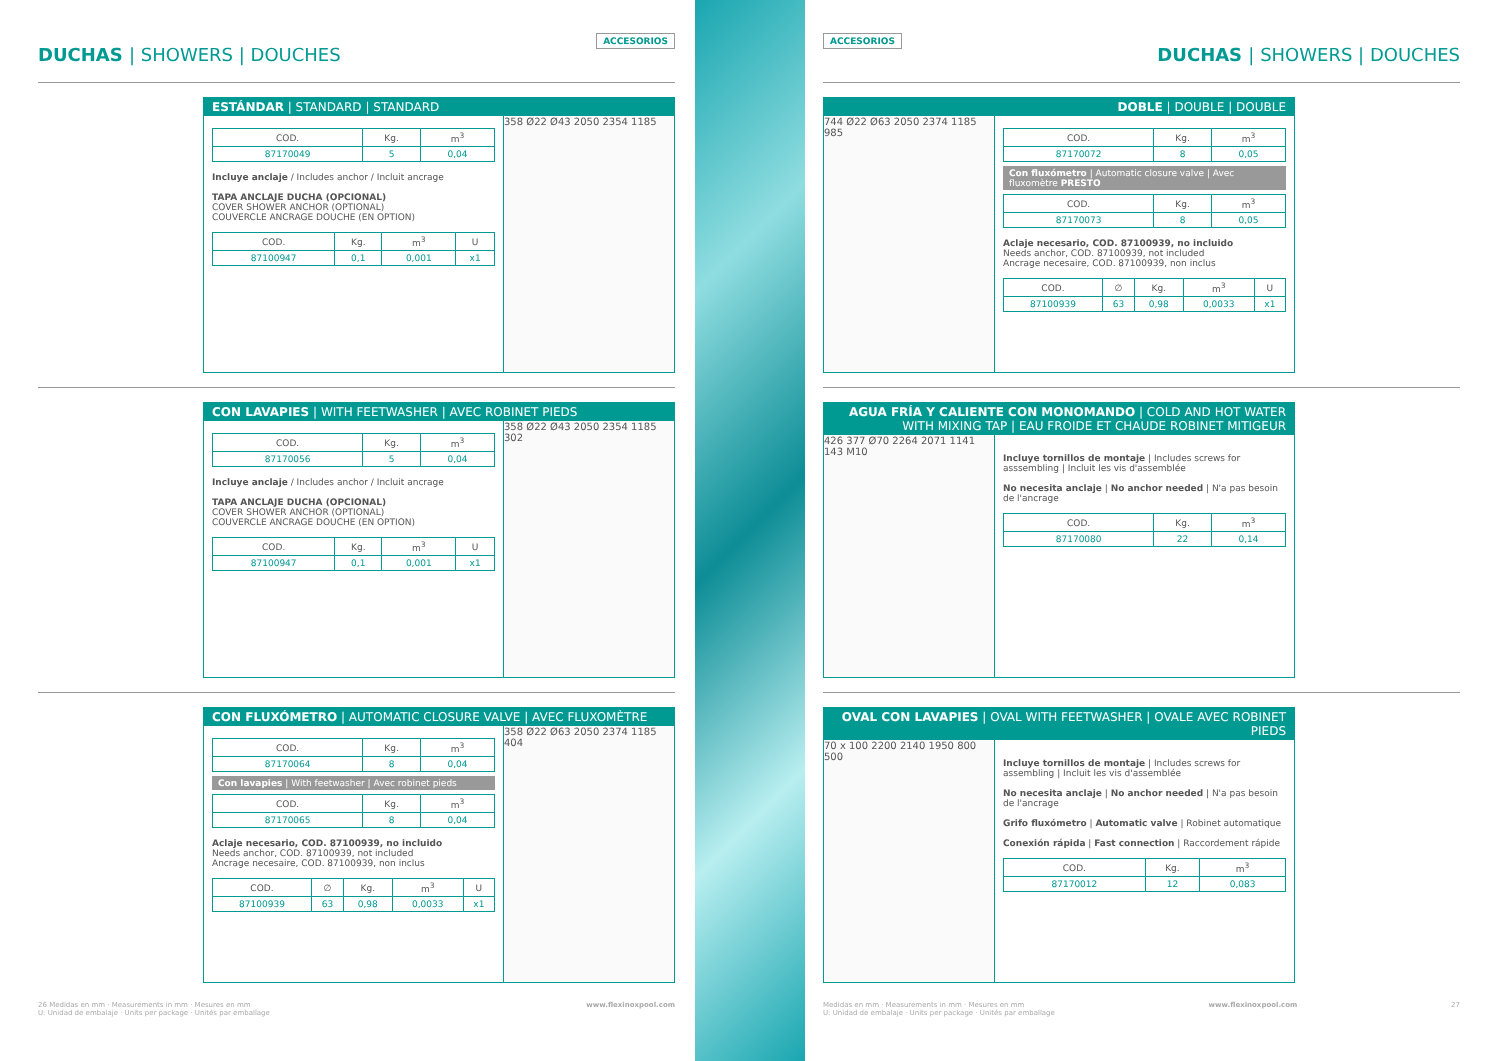DUCHAS | SHOWERS | DOUCHES
ACCESORIOS
ESTÁNDAR | STANDARD | STANDARD
| COD. | Kg. | m<sup>3</sup> |
| --- | --- | --- |
| 87170049 | 5 | 0,04 |
Incluye anclaje / Includes anchor / Incluit ancrage
TAPA ANCLAJE DUCHA (OPCIONAL)
COVER SHOWER ANCHOR (OPTIONAL)
COUVERCLE ANCRAGE DOUCHE (EN OPTION)
| COD. | Kg. | m<sup>3</sup> | U |
| --- | --- | --- | --- |
| 87100947 | 0,1 | 0,001 | x1 |
358 Ø22 Ø43 2050 2354 1185
CON LAVAPIES | WITH FEETWASHER | AVEC ROBINET PIEDS
| COD. | Kg. | m<sup>3</sup> |
| --- | --- | --- |
| 87170056 | 5 | 0,04 |
Incluye anclaje / Includes anchor / Incluit ancrage
TAPA ANCLAJE DUCHA (OPCIONAL)
COVER SHOWER ANCHOR (OPTIONAL)
COUVERCLE ANCRAGE DOUCHE (EN OPTION)
| COD. | Kg. | m<sup>3</sup> | U |
| --- | --- | --- | --- |
| 87100947 | 0,1 | 0,001 | x1 |
358 Ø22 Ø43 2050 2354 1185 302
CON FLUXÓMETRO | AUTOMATIC CLOSURE VALVE | AVEC FLUXOMÈTRE
| COD. | Kg. | m<sup>3</sup> |
| --- | --- | --- |
| 87170064 | 8 | 0,04 |
Con lavapies | With feetwasher | Avec robinet pieds
| COD. | Kg. | m<sup>3</sup> |
| --- | --- | --- |
| 87170065 | 8 | 0,04 |
Aclaje necesario, COD. 87100939, no incluido
Needs anchor, COD. 87100939, not included
Ancrage necesaire, COD. 87100939, non inclus
| COD. | ∅ | Kg. | m<sup>3</sup> | U |
| --- | --- | --- | --- | --- |
| 87100939 | 63 | 0,98 | 0,0033 | x1 |
358 Ø22 Ø63 2050 2374 1185 404
26 Medidas en mm · Measurements in mm · Mesures en mm
U: Unidad de embalaje · Units per package · Unités par emballage www.flexinoxpool.com
ACCESORIOS
DUCHAS | SHOWERS | DOUCHES
DOBLE | DOUBLE | DOUBLE
744 Ø22 Ø63 2050 2374 1185 985
| COD. | Kg. | m<sup>3</sup> |
| --- | --- | --- |
| 87170072 | 8 | 0,05 |
Con fluxómetro | Automatic closure valve | Avec fluxomètre PRESTO
| COD. | Kg. | m<sup>3</sup> |
| --- | --- | --- |
| 87170073 | 8 | 0,05 |
Aclaje necesario, COD. 87100939, no incluido
Needs anchor, COD. 87100939, not included
Ancrage necesaire, COD. 87100939, non inclus
| COD. | ∅ | Kg. | m<sup>3</sup> | U |
| --- | --- | --- | --- | --- |
| 87100939 | 63 | 0,98 | 0,0033 | x1 |
AGUA FRÍA Y CALIENTE CON MONOMANDO | COLD AND HOT WATER WITH MIXING TAP | EAU FROIDE ET CHAUDE ROBINET MITIGEUR
426 377 Ø70 2264 2071 1141 143 M10
Incluye tornillos de montaje | Includes screws for asssembling | Incluit les vis d'assemblée
No necesita anclaje | No anchor needed | N'a pas besoin de l'ancrage
| COD. | Kg. | m<sup>3</sup> |
| --- | --- | --- |
| 87170080 | 22 | 0,14 |
OVAL CON LAVAPIES | OVAL WITH FEETWASHER | OVALE AVEC ROBINET PIEDS
70 x 100 2200 2140 1950 800 500
Incluye tornillos de montaje | Includes screws for assembling | Incluit les vis d'assemblée
No necesita anclaje | No anchor needed | N'a pas besoin de l'ancrage
Grifo fluxómetro | Automatic valve | Robinet automatique
Conexión rápida | Fast connection | Raccordement rápide
| COD. | Kg. | m<sup>3</sup> |
| --- | --- | --- |
| 87170012 | 12 | 0,083 |
Medidas en mm · Measurements in mm · Mesures en mm
U: Unidad de embalaje · Units per package · Unités par emballage www.flexinoxpool.com 27